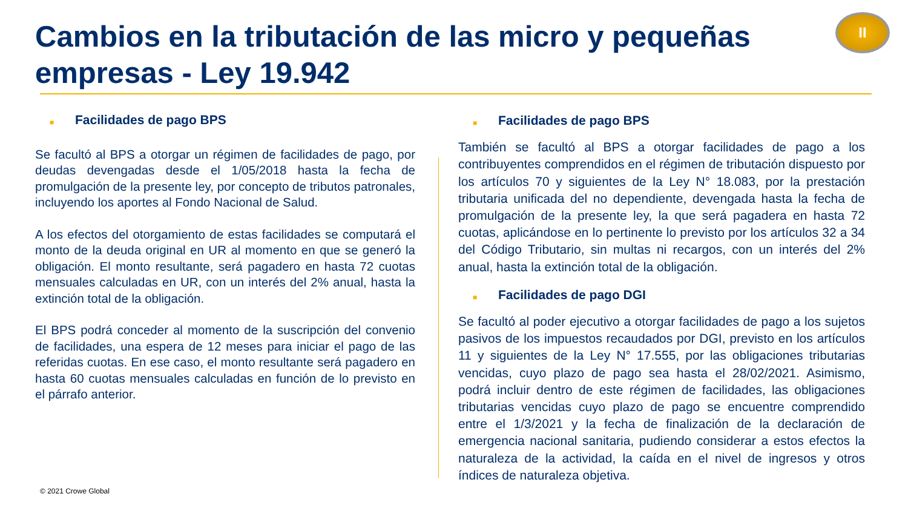Cambios en la tributación de las micro y pequeñas empresas - Ley 19.942
II
■ Facilidades de pago BPS
Se facultó al BPS a otorgar un régimen de facilidades de pago, por deudas devengadas desde el 1/05/2018 hasta la fecha de promulgación de la presente ley, por concepto de tributos patronales, incluyendo los aportes al Fondo Nacional de Salud.
A los efectos del otorgamiento de estas facilidades se computará el monto de la deuda original en UR al momento en que se generó la obligación. El monto resultante, será pagadero en hasta 72 cuotas mensuales calculadas en UR, con un interés del 2% anual, hasta la extinción total de la obligación.
El BPS podrá conceder al momento de la suscripción del convenio de facilidades, una espera de 12 meses para iniciar el pago de las referidas cuotas. En ese caso, el monto resultante será pagadero en hasta 60 cuotas mensuales calculadas en función de lo previsto en el párrafo anterior.
■ Facilidades de pago BPS
También se facultó al BPS a otorgar facilidades de pago a los contribuyentes comprendidos en el régimen de tributación dispuesto por los artículos 70 y siguientes de la Ley N° 18.083, por la prestación tributaria unificada del no dependiente, devengada hasta la fecha de promulgación de la presente ley, la que será pagadera en hasta 72 cuotas, aplicándose en lo pertinente lo previsto por los artículos 32 a 34 del Código Tributario, sin multas ni recargos, con un interés del 2% anual, hasta la extinción total de la obligación.
■ Facilidades de pago DGI
Se facultó al poder ejecutivo a otorgar facilidades de pago a los sujetos pasivos de los impuestos recaudados por DGI, previsto en los artículos 11 y siguientes de la Ley N° 17.555, por las obligaciones tributarias vencidas, cuyo plazo de pago sea hasta el 28/02/2021. Asimismo, podrá incluir dentro de este régimen de facilidades, las obligaciones tributarias vencidas cuyo plazo de pago se encuentre comprendido entre el 1/3/2021 y la fecha de finalización de la declaración de emergencia nacional sanitaria, pudiendo considerar a estos efectos la naturaleza de la actividad, la caída en el nivel de ingresos y otros índices de naturaleza objetiva.
© 2021 Crowe Global